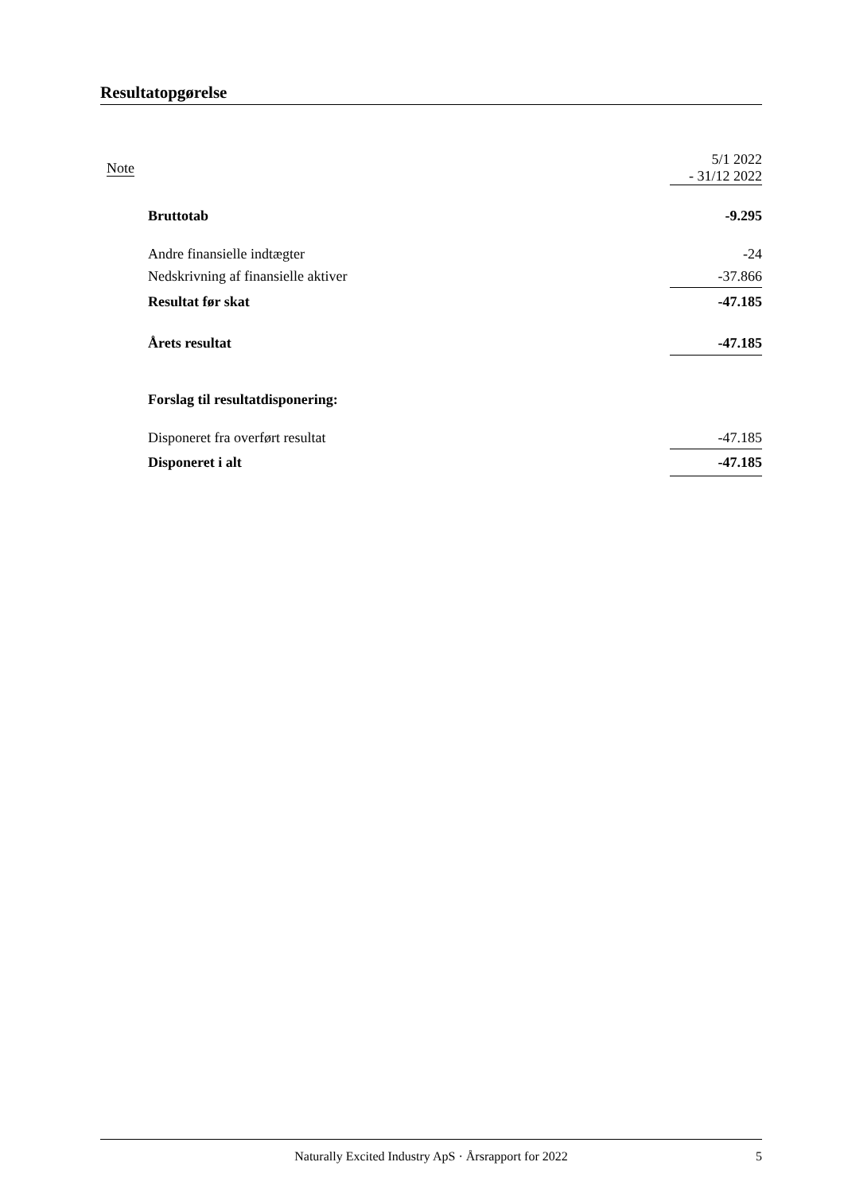Resultatopgørelse
| Note | | 5/1 2022 - 31/12 2022 |
| | Bruttotab | -9.295 |
| | Andre finansielle indtægter | -24 |
| | Nedskrivning af finansielle aktiver | -37.866 |
| | Resultat før skat | -47.185 |
| | Årets resultat | -47.185 |
| | Forslag til resultatdisponering: | |
| | Disponeret fra overført resultat | -47.185 |
| | Disponeret i alt | -47.185 |
Naturally Excited Industry ApS · Årsrapport for 2022 5